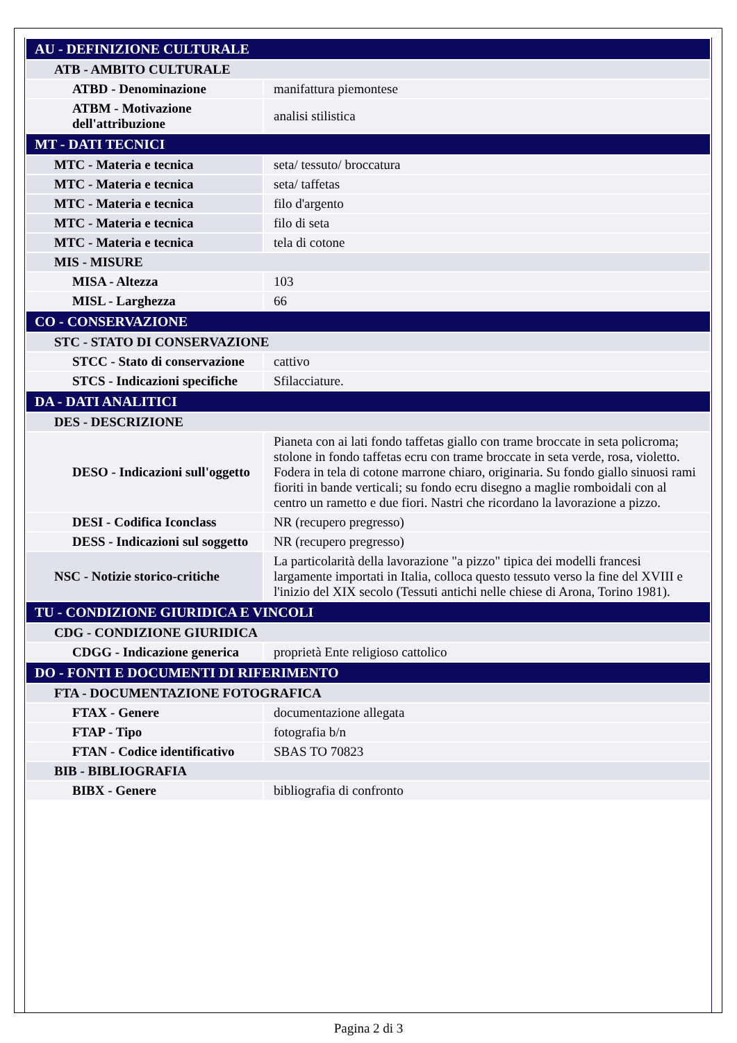| AU - DEFINIZIONE CULTURALE | |
| ATB - AMBITO CULTURALE | |
| ATBD - Denominazione | manifattura piemontese |
| ATBM - Motivazione dell'attribuzione | analisi stilistica |
| MT - DATI TECNICI | |
| MTC - Materia e tecnica | seta/ tessuto/ broccatura |
| MTC - Materia e tecnica | seta/ taffetas |
| MTC - Materia e tecnica | filo d'argento |
| MTC - Materia e tecnica | filo di seta |
| MTC - Materia e tecnica | tela di cotone |
| MIS - MISURE | |
| MISA - Altezza | 103 |
| MISL - Larghezza | 66 |
| CO - CONSERVAZIONE | |
| STC - STATO DI CONSERVAZIONE | |
| STCC - Stato di conservazione | cattivo |
| STCS - Indicazioni specifiche | Sfilacciature. |
| DA - DATI ANALITICI | |
| DES - DESCRIZIONE | |
| DESO - Indicazioni sull'oggetto | Pianeta con ai lati fondo taffetas giallo con trame broccate in seta policroma; stolone in fondo taffetas ecru con trame broccate in seta verde, rosa, violetto. Fodera in tela di cotone marrone chiaro, originaria. Su fondo giallo sinuosi rami fioriti in bande verticali; su fondo ecru disegno a maglie romboidali con al centro un rametto e due fiori. Nastri che ricordano la lavorazione a pizzo. |
| DESI - Codifica Iconclass | NR (recupero pregresso) |
| DESS - Indicazioni sul soggetto | NR (recupero pregresso) |
| NSC - Notizie storico-critiche | La particolarità della lavorazione "a pizzo" tipica dei modelli francesi largamente importati in Italia, colloca questo tessuto verso la fine del XVIII e l'inizio del XIX secolo (Tessuti antichi nelle chiese di Arona, Torino 1981). |
| TU - CONDIZIONE GIURIDICA E VINCOLI | |
| CDG - CONDIZIONE GIURIDICA | |
| CDGG - Indicazione generica | proprietà Ente religioso cattolico |
| DO - FONTI E DOCUMENTI DI RIFERIMENTO | |
| FTA - DOCUMENTAZIONE FOTOGRAFICA | |
| FTAX - Genere | documentazione allegata |
| FTAP - Tipo | fotografia b/n |
| FTAN - Codice identificativo | SBAS TO 70823 |
| BIB - BIBLIOGRAFIA | |
| BIBX - Genere | bibliografia di confronto |
Pagina 2 di 3